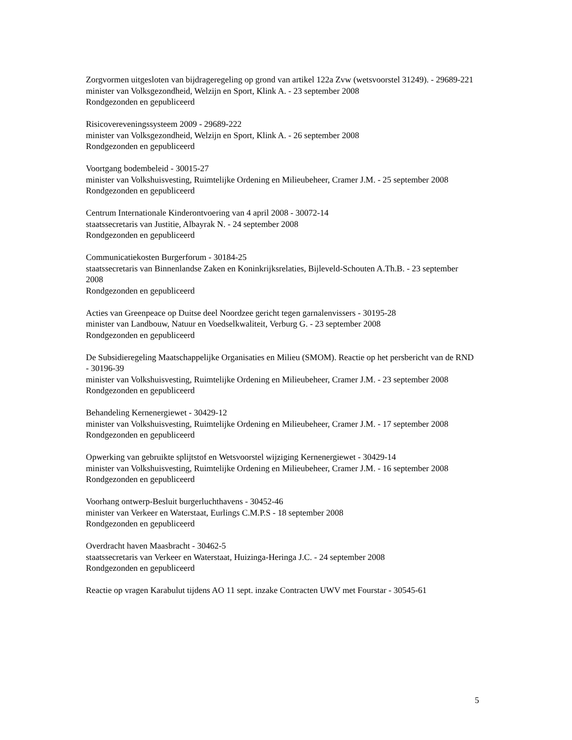Zorgvormen uitgesloten van bijdrageregeling op grond van artikel 122a Zvw (wetsvoorstel 31249). - 29689-221
minister van Volksgezondheid, Welzijn en Sport, Klink A. - 23 september 2008
Rondgezonden en gepubliceerd
Risicovereveningssysteem 2009 - 29689-222
minister van Volksgezondheid, Welzijn en Sport, Klink A. - 26 september 2008
Rondgezonden en gepubliceerd
Voortgang bodembeleid - 30015-27
minister van Volkshuisvesting, Ruimtelijke Ordening en Milieubeheer, Cramer J.M. - 25 september 2008
Rondgezonden en gepubliceerd
Centrum Internationale Kinderontvoering van 4 april 2008 - 30072-14
staatssecretaris van Justitie, Albayrak N. - 24 september 2008
Rondgezonden en gepubliceerd
Communicatiekosten Burgerforum - 30184-25
staatssecretaris van Binnenlandse Zaken en Koninkrijksrelaties, Bijleveld-Schouten A.Th.B. - 23 september 2008
Rondgezonden en gepubliceerd
Acties van Greenpeace op Duitse deel Noordzee gericht tegen garnalenvissers - 30195-28
minister van Landbouw, Natuur en Voedselkwaliteit, Verburg G. - 23 september 2008
Rondgezonden en gepubliceerd
De Subsidieregeling Maatschappelijke Organisaties en Milieu (SMOM). Reactie op het persbericht van de RND - 30196-39
minister van Volkshuisvesting, Ruimtelijke Ordening en Milieubeheer, Cramer J.M. - 23 september 2008
Rondgezonden en gepubliceerd
Behandeling Kernenergiewet - 30429-12
minister van Volkshuisvesting, Ruimtelijke Ordening en Milieubeheer, Cramer J.M. - 17 september 2008
Rondgezonden en gepubliceerd
Opwerking van gebruikte splijtstof en Wetsvoorstel wijziging Kernenergiewet - 30429-14
minister van Volkshuisvesting, Ruimtelijke Ordening en Milieubeheer, Cramer J.M. - 16 september 2008
Rondgezonden en gepubliceerd
Voorhang ontwerp-Besluit burgerluchthavens - 30452-46
minister van Verkeer en Waterstaat, Eurlings C.M.P.S - 18 september 2008
Rondgezonden en gepubliceerd
Overdracht haven Maasbracht - 30462-5
staatssecretaris van Verkeer en Waterstaat, Huizinga-Heringa J.C. - 24 september 2008
Rondgezonden en gepubliceerd
Reactie op vragen Karabulut tijdens AO 11 sept. inzake Contracten UWV met Fourstar - 30545-61
5